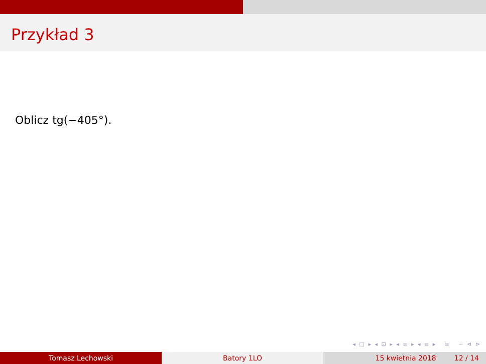Przykład 3
Oblicz tg(−405°).
◂ □ ▸ ◂ ⊡ ▸ ◂ ≡ ▸ ◂ ≡ ▸ ≡ ∽ ⊲ ⊳
Tomasz Lechowski Batory 1LO 15 kwietnia 2018 12 / 14